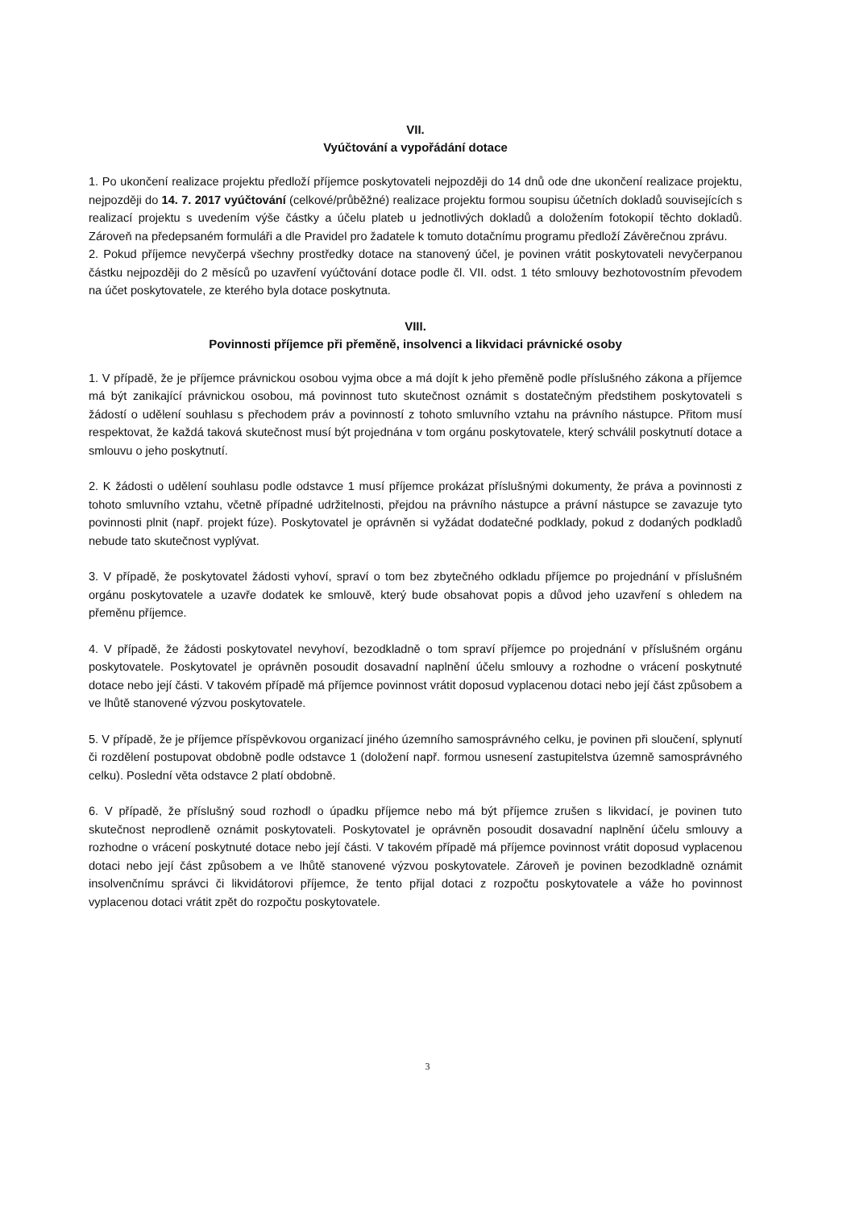VII.
Vyúčtování a vypořádání dotace
1. Po ukončení realizace projektu předloží příjemce poskytovateli nejpozději do 14 dnů ode dne ukončení realizace projektu, nejpozději do 14. 7. 2017 vyúčtování (celkové/průběžné) realizace projektu formou soupisu účetních dokladů souvisejících s realizací projektu s uvedením výše částky a účelu plateb u jednotlivých dokladů a doložením fotokopií těchto dokladů. Zároveň na předepsaném formuláři a dle Pravidel pro žadatele k tomuto dotačnímu programu předloží Závěrečnou zprávu.
2. Pokud příjemce nevyčerpá všechny prostředky dotace na stanovený účel, je povinen vrátit poskytovateli nevyčerpanou částku nejpozději do 2 měsíců po uzavření vyúčtování dotace podle čl. VII. odst. 1 této smlouvy bezhotovostním převodem na účet poskytovatele, ze kterého byla dotace poskytnuta.
VIII.
Povinnosti příjemce při přeměně, insolvenci a likvidaci právnické osoby
1. V případě, že je příjemce právnickou osobou vyjma obce a má dojít k jeho přeměně podle příslušného zákona a příjemce má být zanikající právnickou osobou, má povinnost tuto skutečnost oznámit s dostatečným předstihem poskytovateli s žádostí o udělení souhlasu s přechodem práv a povinností z tohoto smluvního vztahu na právního nástupce. Přitom musí respektovat, že každá taková skutečnost musí být projednána v tom orgánu poskytovatele, který schválil poskytnutí dotace a smlouvu o jeho poskytnutí.
2. K žádosti o udělení souhlasu podle odstavce 1 musí příjemce prokázat příslušnými dokumenty, že práva a povinnosti z tohoto smluvního vztahu, včetně případné udržitelnosti, přejdou na právního nástupce a právní nástupce se zavazuje tyto povinnosti plnit (např. projekt fúze). Poskytovatel je oprávněn si vyžádat dodatečné podklady, pokud z dodaných podkladů nebude tato skutečnost vyplývat.
3. V případě, že poskytovatel žádosti vyhoví, spraví o tom bez zbytečného odkladu příjemce po projednání v příslušném orgánu poskytovatele a uzavře dodatek ke smlouvě, který bude obsahovat popis a důvod jeho uzavření s ohledem na přeměnu příjemce.
4. V případě, že žádosti poskytovatel nevyhoví, bezodkladně o tom spraví příjemce po projednání v příslušném orgánu poskytovatele. Poskytovatel je oprávněn posoudit dosavadní naplnění účelu smlouvy a rozhodne o vrácení poskytnuté dotace nebo její části. V takovém případě má příjemce povinnost vrátit doposud vyplacenou dotaci nebo její část způsobem a ve lhůtě stanovené výzvou poskytovatele.
5. V případě, že je příjemce příspěvkovou organizací jiného územního samosprávného celku, je povinen při sloučení, splynutí či rozdělení postupovat obdobně podle odstavce 1 (doložení např. formou usnesení zastupitelstva územně samosprávného celku). Poslední věta odstavce 2 platí obdobně.
6. V případě, že příslušný soud rozhodl o úpadku příjemce nebo má být příjemce zrušen s likvidací, je povinen tuto skutečnost neprodleně oznámit poskytovateli. Poskytovatel je oprávněn posoudit dosavadní naplnění účelu smlouvy a rozhodne o vrácení poskytnuté dotace nebo její části. V takovém případě má příjemce povinnost vrátit doposud vyplacenou dotaci nebo její část způsobem a ve lhůtě stanovené výzvou poskytovatele. Zároveň je povinen bezodkladně oznámit insolvenčnímu správci či likvidátorovi příjemce, že tento přijal dotaci z rozpočtu poskytovatele a váže ho povinnost vyplacenou dotaci vrátit zpět do rozpočtu poskytovatele.
3